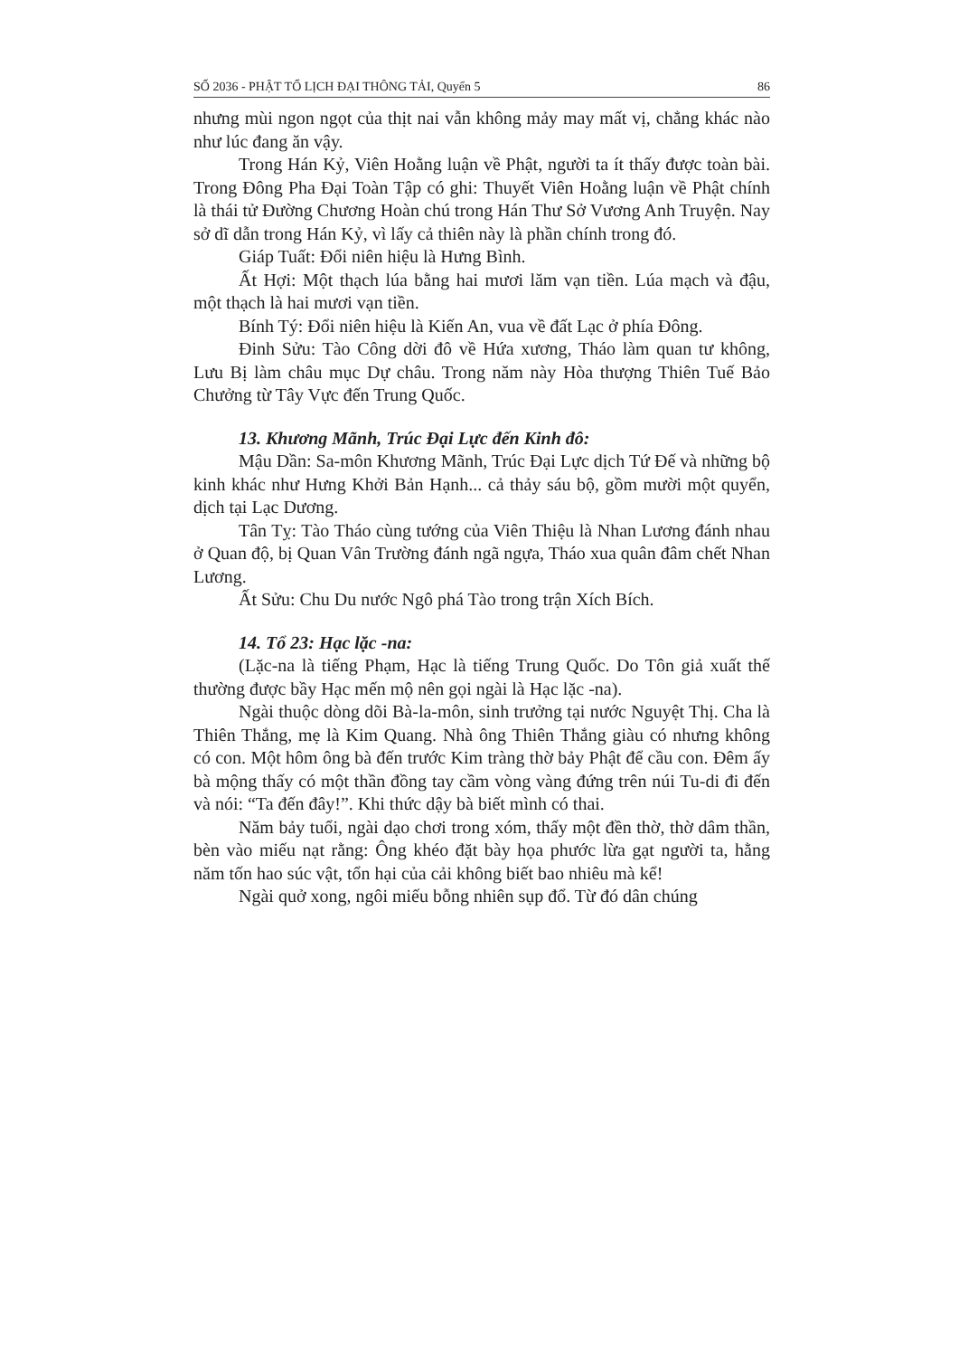SỐ 2036 - PHẬT TỔ LỊCH ĐẠI THÔNG TẢI, Quyển 5 86
nhưng mùi ngon ngọt của thịt nai vẫn không mảy may mất vị, chẳng khác nào như lúc đang ăn vậy.
Trong Hán Kỷ, Viên Hoằng luận về Phật, người ta ít thấy được toàn bài. Trong Đông Pha Đại Toàn Tập có ghi: Thuyết Viên Hoằng luận về Phật chính là thái tử Đường Chương Hoàn chú trong Hán Thư Sở Vương Anh Truyện. Nay sở dĩ dẫn trong Hán Kỷ, vì lấy cả thiên này là phần chính trong đó.
Giáp Tuất: Đổi niên hiệu là Hưng Bình.
Ất Hợi: Một thạch lúa bằng hai mươi lăm vạn tiền. Lúa mạch và đậu, một thạch là hai mươi vạn tiền.
Bính Tý: Đổi niên hiệu là Kiến An, vua về đất Lạc ở phía Đông.
Đinh Sửu: Tào Công dời đô về Hứa xương, Tháo làm quan tư không, Lưu Bị làm châu mục Dự châu. Trong năm này Hòa thượng Thiên Tuế Bảo Chưởng từ Tây Vực đến Trung Quốc.
13. Khương Mãnh, Trúc Đại Lực đến Kinh đô:
Mậu Dần: Sa-môn Khương Mãnh, Trúc Đại Lực dịch Tứ Đế và những bộ kinh khác như Hưng Khởi Bản Hạnh... cả thảy sáu bộ, gồm mười một quyển, dịch tại Lạc Dương.
Tân Tỵ: Tào Tháo cùng tướng của Viên Thiệu là Nhan Lương đánh nhau ở Quan độ, bị Quan Vân Trường đánh ngã ngựa, Tháo xua quân đâm chết Nhan Lương.
Ất Sửu: Chu Du nước Ngô phá Tào trong trận Xích Bích.
14. Tổ 23: Hạc lặc -na:
(Lặc-na là tiếng Phạm, Hạc là tiếng Trung Quốc. Do Tôn giả xuất thế thường được bầy Hạc mến mộ nên gọi ngài là Hạc lặc -na).
Ngài thuộc dòng dõi Bà-la-môn, sinh trưởng tại nước Nguyệt Thị. Cha là Thiên Thắng, mẹ là Kim Quang. Nhà ông Thiên Thắng giàu có nhưng không có con. Một hôm ông bà đến trước Kim tràng thờ bảy Phật để cầu con. Đêm ấy bà mộng thấy có một thần đồng tay cầm vòng vàng đứng trên núi Tu-di đi đến và nói: “Ta đến đây!”. Khi thức dậy bà biết mình có thai.
Năm bảy tuổi, ngài dạo chơi trong xóm, thấy một đền thờ, thờ dâm thần, bèn vào miếu nạt rằng: Ông khéo đặt bày họa phước lừa gạt người ta, hằng năm tốn hao súc vật, tổn hại của cải không biết bao nhiêu mà kể!
Ngài quở xong, ngôi miếu bỗng nhiên sụp đổ. Từ đó dân chúng